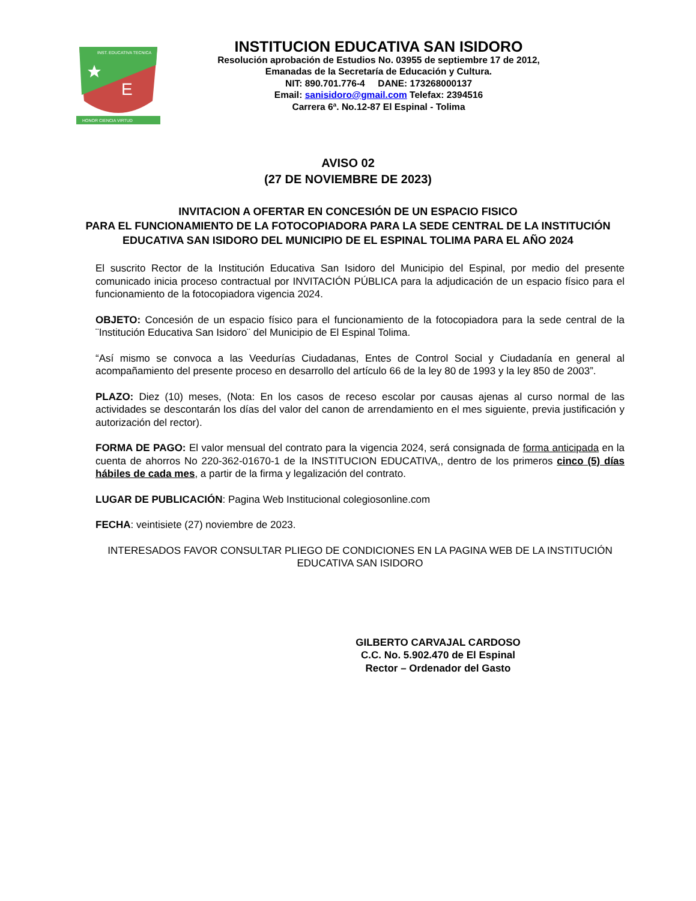INST. EDUCATIVA TECNICA
E
HONOR CIENCIA VIRTUD
INSTITUCION EDUCATIVA SAN ISIDORO
Resolución aprobación de Estudios No. 03955 de septiembre 17 de 2012,
Emanadas de la Secretaría de Educación y Cultura.
NIT: 890.701.776-4 DANE: 173268000137
Email: sanisidoro@gmail.com Telefax: 2394516
Carrera 6ª. No.12-87 El Espinal - Tolima
AVISO 02
(27 DE NOVIEMBRE DE 2023)
INVITACION A OFERTAR EN CONCESIÓN DE UN ESPACIO FISICO
PARA EL FUNCIONAMIENTO DE LA FOTOCOPIADORA PARA LA SEDE CENTRAL DE LA INSTITUCIÓN EDUCATIVA SAN ISIDORO DEL MUNICIPIO DE EL ESPINAL TOLIMA PARA EL AÑO 2024
El suscrito Rector de la Institución Educativa San Isidoro del Municipio del Espinal, por medio del presente comunicado inicia proceso contractual por INVITACIÓN PÚBLICA para la adjudicación de un espacio físico para el funcionamiento de la fotocopiadora vigencia 2024.
OBJETO: Concesión de un espacio físico para el funcionamiento de la fotocopiadora para la sede central de la ¨Institución Educativa San Isidoro¨ del Municipio de El Espinal Tolima.
“Así mismo se convoca a las Veedurías Ciudadanas, Entes de Control Social y Ciudadanía en general al acompañamiento del presente proceso en desarrollo del artículo 66 de la ley 80 de 1993 y la ley 850 de 2003”.
PLAZO: Diez (10) meses, (Nota: En los casos de receso escolar por causas ajenas al curso normal de las actividades se descontarán los días del valor del canon de arrendamiento en el mes siguiente, previa justificación y autorización del rector).
FORMA DE PAGO: El valor mensual del contrato para la vigencia 2024, será consignada de forma anticipada en la cuenta de ahorros No 220-362-01670-1 de la INSTITUCION EDUCATIVA,, dentro de los primeros cinco (5) días hábiles de cada mes, a partir de la firma y legalización del contrato.
LUGAR DE PUBLICACIÓN: Pagina Web Institucional colegiosonline.com
FECHA: veintisiete (27) noviembre de 2023.
INTERESADOS FAVOR CONSULTAR PLIEGO DE CONDICIONES EN LA PAGINA WEB DE LA INSTITUCIÓN EDUCATIVA SAN ISIDORO
GILBERTO CARVAJAL CARDOSO
C.C. No. 5.902.470 de El Espinal
Rector – Ordenador del Gasto